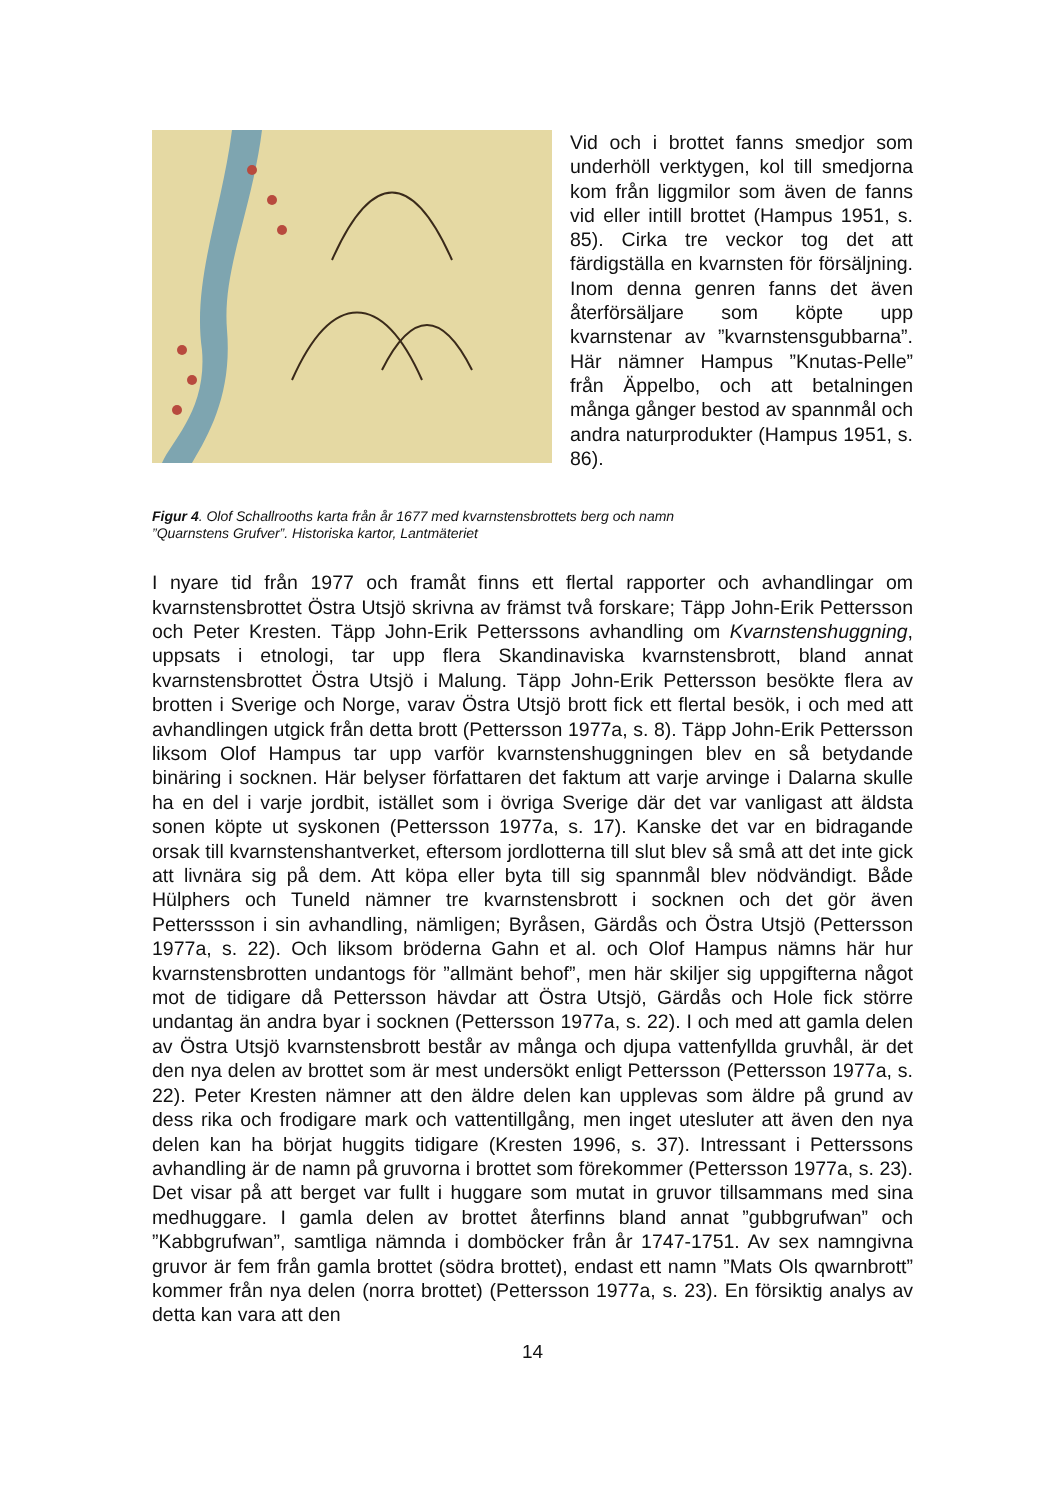Vid och i brottet fanns smedjor som underhöll verktygen, kol till smedjorna kom från liggmilor som även de fanns vid eller intill brottet (Hampus 1951, s. 85). Cirka tre veckor tog det att färdigställa en kvarnsten för försäljning. Inom denna genren fanns det även återförsäljare som köpte upp kvarnstenar av ”kvarnstensgubbarna”. Här nämner Hampus ”Knutas-Pelle” från Äppelbo, och att betalningen många gånger bestod av spannmål och andra naturprodukter (Hampus 1951, s. 86).
Figur 4. Olof Schallrooths karta från år 1677 med kvarnstensbrottets berg och namn
”Quarnstens Grufver”. Historiska kartor, Lantmäteriet
I nyare tid från 1977 och framåt finns ett flertal rapporter och avhandlingar om kvarnstensbrottet Östra Utsjö skrivna av främst två forskare; Täpp John-Erik Pettersson och Peter Kresten. Täpp John-Erik Petterssons avhandling om Kvarnstenshuggning, uppsats i etnologi, tar upp flera Skandinaviska kvarnstensbrott, bland annat kvarnstensbrottet Östra Utsjö i Malung. Täpp John-Erik Pettersson besökte flera av brotten i Sverige och Norge, varav Östra Utsjö brott fick ett flertal besök, i och med att avhandlingen utgick från detta brott (Pettersson 1977a, s. 8). Täpp John-Erik Pettersson liksom Olof Hampus tar upp varför kvarnstenshuggningen blev en så betydande binäring i socknen. Här belyser författaren det faktum att varje arvinge i Dalarna skulle ha en del i varje jordbit, istället som i övriga Sverige där det var vanligast att äldsta sonen köpte ut syskonen (Pettersson 1977a, s. 17). Kanske det var en bidragande orsak till kvarnstenshantverket, eftersom jordlotterna till slut blev så små att det inte gick att livnära sig på dem. Att köpa eller byta till sig spannmål blev nödvändigt. Både Hülphers och Tuneld nämner tre kvarnstensbrott i socknen och det gör även Petterssson i sin avhandling, nämligen; Byråsen, Gärdås och Östra Utsjö (Pettersson 1977a, s. 22). Och liksom bröderna Gahn et al. och Olof Hampus nämns här hur kvarnstensbrotten undantogs för ”allmänt behof”, men här skiljer sig uppgifterna något mot de tidigare då Pettersson hävdar att Östra Utsjö, Gärdås och Hole fick större undantag än andra byar i socknen (Pettersson 1977a, s. 22). I och med att gamla delen av Östra Utsjö kvarnstensbrott består av många och djupa vattenfyllda gruvhål, är det den nya delen av brottet som är mest undersökt enligt Pettersson (Pettersson 1977a, s. 22). Peter Kresten nämner att den äldre delen kan upplevas som äldre på grund av dess rika och frodigare mark och vattentillgång, men inget utesluter att även den nya delen kan ha börjat huggits tidigare (Kresten 1996, s. 37). Intressant i Petterssons avhandling är de namn på gruvorna i brottet som förekommer (Pettersson 1977a, s. 23). Det visar på att berget var fullt i huggare som mutat in gruvor tillsammans med sina medhuggare. I gamla delen av brottet återfinns bland annat ”gubbgrufwan” och ”Kabbgrufwan”, samtliga nämnda i domböcker från år 1747-1751. Av sex namngivna gruvor är fem från gamla brottet (södra brottet), endast ett namn ”Mats Ols qwarnbrott” kommer från nya delen (norra brottet) (Pettersson 1977a, s. 23). En försiktig analys av detta kan vara att den
14